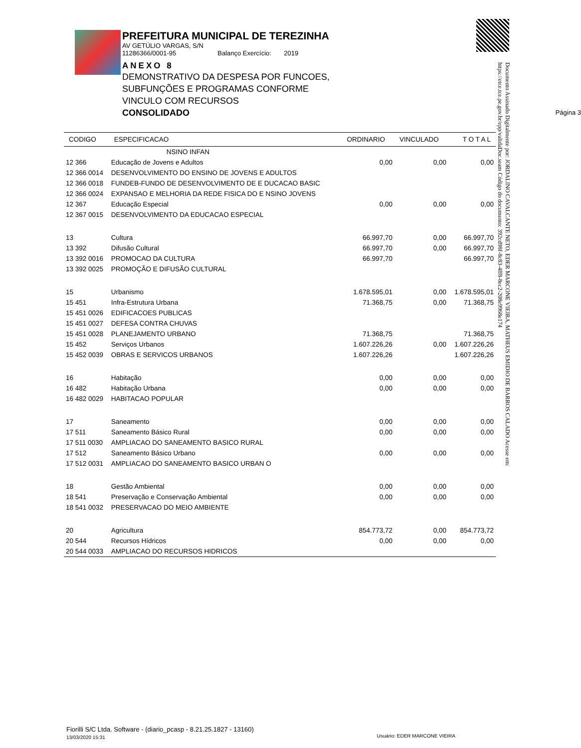PREFEITURA MUNICIPAL DE TEREZINHA
AV GETÚLIO VARGAS, S/N
11286366/0001-95 Balanço Exercício: 2019
ANEXO 8
DEMONSTRATIVO DA DESPESA POR FUNCOES,
SUBFUNÇÕES E PROGRAMAS CONFORME
VINCULO COM RECURSOS
CONSOLIDADO Página 3
Documento Assinado Digitalmente por: JORDALINO CAVALCANTE NETO, EDER MARCONE VIEIRA, MATHEUS EMIDIO DE BARROS CALADO Acesse em: https://etce.tce.pe.gov.br/epp/validaDoc.seam Código do documento: 392cd98f-8c83-4ff8-8ec2-208e9968e174
| CODIGO | ESPECIFICACAO | ORDINARIO | VINCULADO | T O T A L |
| --- | --- | --- | --- | --- |
| | NSINO INFAN | | | |
| 12 366 | Educação de Jovens e Adultos | 0,00 | 0,00 | 0,00 |
| 12 366 0014 | DESENVOLVIMENTO DO ENSINO DE JOVENS E ADULTOS | | | |
| 12 366 0018 | FUNDEB-FUNDO DE DESENVOLVIMENTO DE E DUCACAO BASIC | | | |
| 12 366 0024 | EXPANSAO E MELHORIA DA REDE FISICA DO E NSINO JOVENS | | | |
| 12 367 | Educação Especial | 0,00 | 0,00 | 0,00 |
| 12 367 0015 | DESENVOLVIMENTO DA EDUCACAO ESPECIAL | | | |
| 13 | Cultura | 66.997,70 | 0,00 | 66.997,70 |
| 13 392 | Difusão Cultural | 66.997,70 | 0,00 | 66.997,70 |
| 13 392 0016 | PROMOCAO DA CULTURA | 66.997,70 | | 66.997,70 |
| 13 392 0025 | PROMOÇÃO E DIFUSÃO CULTURAL | | | |
| 15 | Urbanismo | 1.678.595,01 | 0,00 | 1.678.595,01 |
| 15 451 | Infra-Estrutura Urbana | 71.368,75 | 0,00 | 71.368,75 |
| 15 451 0026 | EDIFICACOES PUBLICAS | | | |
| 15 451 0027 | DEFESA CONTRA CHUVAS | | | |
| 15 451 0028 | PLANEJAMENTO URBANO | 71.368,75 | | 71.368,75 |
| 15 452 | Serviços Urbanos | 1.607.226,26 | 0,00 | 1.607.226,26 |
| 15 452 0039 | OBRAS E SERVICOS URBANOS | 1.607.226,26 | | 1.607.226,26 |
| 16 | Habitação | 0,00 | 0,00 | 0,00 |
| 16 482 | Habitação Urbana | 0,00 | 0,00 | 0,00 |
| 16 482 0029 | HABITACAO POPULAR | | | |
| 17 | Saneamento | 0,00 | 0,00 | 0,00 |
| 17 511 | Saneamento Básico Rural | 0,00 | 0,00 | 0,00 |
| 17 511 0030 | AMPLIACAO DO SANEAMENTO BASICO RURAL | | | |
| 17 512 | Saneamento Básico Urbano | 0,00 | 0,00 | 0,00 |
| 17 512 0031 | AMPLIACAO DO SANEAMENTO BASICO URBAN O | | | |
| 18 | Gestão Ambiental | 0,00 | 0,00 | 0,00 |
| 18 541 | Preservação e Conservação Ambiental | 0,00 | 0,00 | 0,00 |
| 18 541 0032 | PRESERVACAO DO MEIO AMBIENTE | | | |
| 20 | Agricultura | 854.773,72 | 0,00 | 854.773,72 |
| 20 544 | Recursos Hídricos | 0,00 | 0,00 | 0,00 |
| 20 544 0033 | AMPLIACAO DO RECURSOS HIDRICOS | | | |
Fiorilli S/C Ltda. Software - (diario_pcasp - 8.21.25.1827 - 13160)
13/03/2020 15:31 Usuário: EDER MARCONE VIEIRA